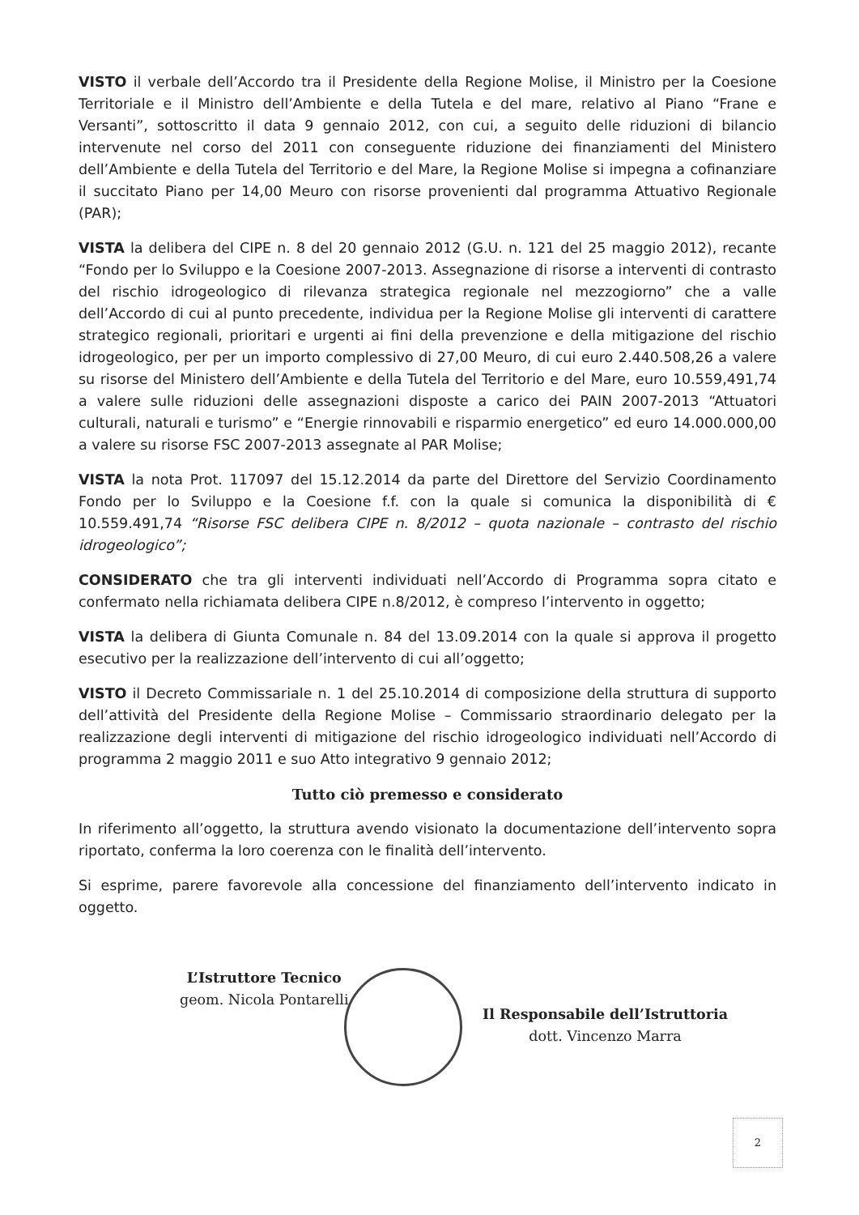VISTO il verbale dell’Accordo tra il Presidente della Regione Molise, il Ministro per la Coesione Territoriale e il Ministro dell’Ambiente e della Tutela e del mare, relativo al Piano “Frane e Versanti”, sottoscritto il data 9 gennaio 2012, con cui, a seguito delle riduzioni di bilancio intervenute nel corso del 2011 con conseguente riduzione dei finanziamenti del Ministero dell’Ambiente e della Tutela del Territorio e del Mare, la Regione Molise si impegna a cofinanziare il succitato Piano per 14,00 Meuro con risorse provenienti dal programma Attuativo Regionale (PAR);
VISTA la delibera del CIPE n. 8 del 20 gennaio 2012 (G.U. n. 121 del 25 maggio 2012), recante “Fondo per lo Sviluppo e la Coesione 2007-2013. Assegnazione di risorse a interventi di contrasto del rischio idrogeologico di rilevanza strategica regionale nel mezzogiorno” che a valle dell’Accordo di cui al punto precedente, individua per la Regione Molise gli interventi di carattere strategico regionali, prioritari e urgenti ai fini della prevenzione e della mitigazione del rischio idrogeologico, per per un importo complessivo di 27,00 Meuro, di cui euro 2.440.508,26 a valere su risorse del Ministero dell’Ambiente e della Tutela del Territorio e del Mare, euro 10.559,491,74 a valere sulle riduzioni delle assegnazioni disposte a carico dei PAIN 2007-2013 “Attuatori culturali, naturali e turismo” e “Energie rinnovabili e risparmio energetico” ed euro 14.000.000,00 a valere su risorse FSC 2007-2013 assegnate al PAR Molise;
VISTA la nota Prot. 117097 del 15.12.2014 da parte del Direttore del Servizio Coordinamento Fondo per lo Sviluppo e la Coesione f.f. con la quale si comunica la disponibilità di € 10.559.491,74 “Risorse FSC delibera CIPE n. 8/2012 – quota nazionale – contrasto del rischio idrogeologico”;
CONSIDERATO che tra gli interventi individuati nell’Accordo di Programma sopra citato e confermato nella richiamata delibera CIPE n.8/2012, è compreso l’intervento in oggetto;
VISTA la delibera di Giunta Comunale n. 84 del 13.09.2014 con la quale si approva il progetto esecutivo per la realizzazione dell’intervento di cui all’oggetto;
VISTO il Decreto Commissariale n. 1 del 25.10.2014 di composizione della struttura di supporto dell’attività del Presidente della Regione Molise – Commissario straordinario delegato per la realizzazione degli interventi di mitigazione del rischio idrogeologico individuati nell’Accordo di programma 2 maggio 2011 e suo Atto integrativo 9 gennaio 2012;
Tutto ciò premesso e considerato
In riferimento all’oggetto, la struttura avendo visionato la documentazione dell’intervento sopra riportato, conferma la loro coerenza con le finalità dell’intervento.
Si esprime, parere favorevole alla concessione del finanziamento dell’intervento indicato in oggetto.
L’Istruttore Tecnico
geom. Nicola Pontarelli
Il Responsabile dell’Istruttoria
dott. Vincenzo Marra
2